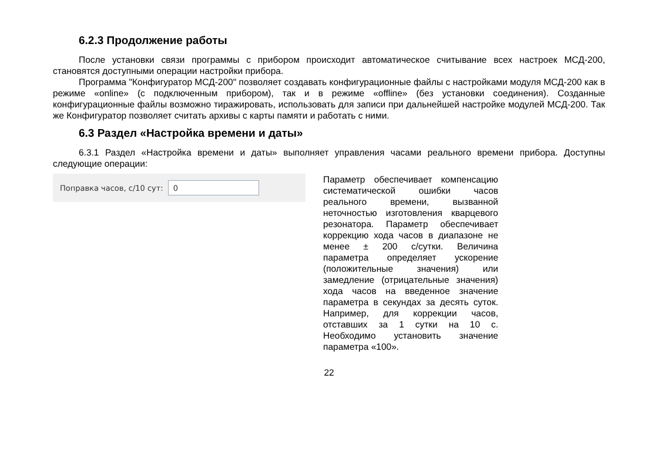6.2.3 Продолжение работы
После установки связи программы с прибором происходит автоматическое считывание всех настроек МСД-200, становятся доступными операции настройки прибора.
Программа "Конфигуратор МСД-200" позволяет создавать конфигурационные файлы с настройками модуля МСД-200 как в режиме «online» (с подключенным прибором), так и в режиме «offline» (без установки соединения). Созданные конфигурационные файлы возможно тиражировать, использовать для записи при дальнейшей настройке модулей МСД-200. Так же Конфигуратор позволяет считать архивы с карты памяти и работать с ними.
6.3 Раздел «Настройка времени и даты»
6.3.1 Раздел «Настройка времени и даты» выполняет управления часами реального времени прибора. Доступны следующие операции:
Поправка часов, с/10 сут: 0
Параметр обеспечивает компенсацию систематической ошибки часов реального времени, вызванной неточностью изготовления кварцевого резонатора. Параметр обеспечивает коррекцию хода часов в диапазоне не менее ± 200 с/сутки. Величина параметра определяет ускорение (положительные значения) или замедление (отрицательные значения) хода часов на введенное значение параметра в секундах за десять суток. Например, для коррекции часов, отставших за 1 сутки на 10 с. Необходимо установить значение параметра «100».
22